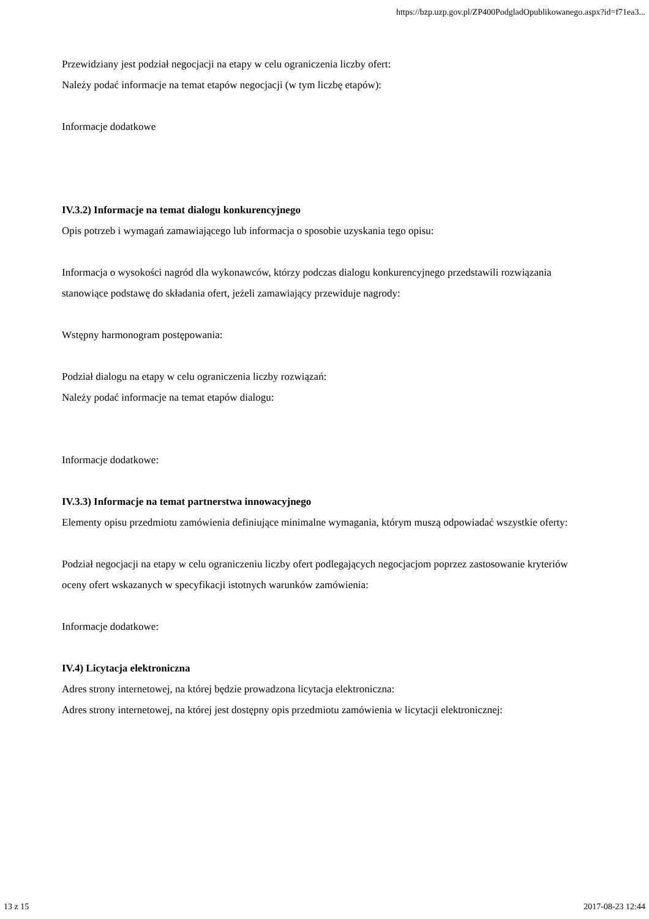https://bzp.uzp.gov.pl/ZP400PodgladOpublikowanego.aspx?id=f71ea3...
Przewidziany jest podział negocjacji na etapy w celu ograniczenia liczby ofert:
Należy podać informacje na temat etapów negocjacji (w tym liczbę etapów):
Informacje dodatkowe
IV.3.2) Informacje na temat dialogu konkurencyjnego
Opis potrzeb i wymagań zamawiającego lub informacja o sposobie uzyskania tego opisu:
Informacja o wysokości nagród dla wykonawców, którzy podczas dialogu konkurencyjnego przedstawili rozwiązania stanowiące podstawę do składania ofert, jeżeli zamawiający przewiduje nagrody:
Wstępny harmonogram postępowania:
Podział dialogu na etapy w celu ograniczenia liczby rozwiązań:
Należy podać informacje na temat etapów dialogu:
Informacje dodatkowe:
IV.3.3) Informacje na temat partnerstwa innowacyjnego
Elementy opisu przedmiotu zamówienia definiujące minimalne wymagania, którym muszą odpowiadać wszystkie oferty:
Podział negocjacji na etapy w celu ograniczeniu liczby ofert podlegających negocjacjom poprzez zastosowanie kryteriów oceny ofert wskazanych w specyfikacji istotnych warunków zamówienia:
Informacje dodatkowe:
IV.4) Licytacja elektroniczna
Adres strony internetowej, na której będzie prowadzona licytacja elektroniczna:
Adres strony internetowej, na której jest dostępny opis przedmiotu zamówienia w licytacji elektronicznej:
13 z 15 2017-08-23 12:44